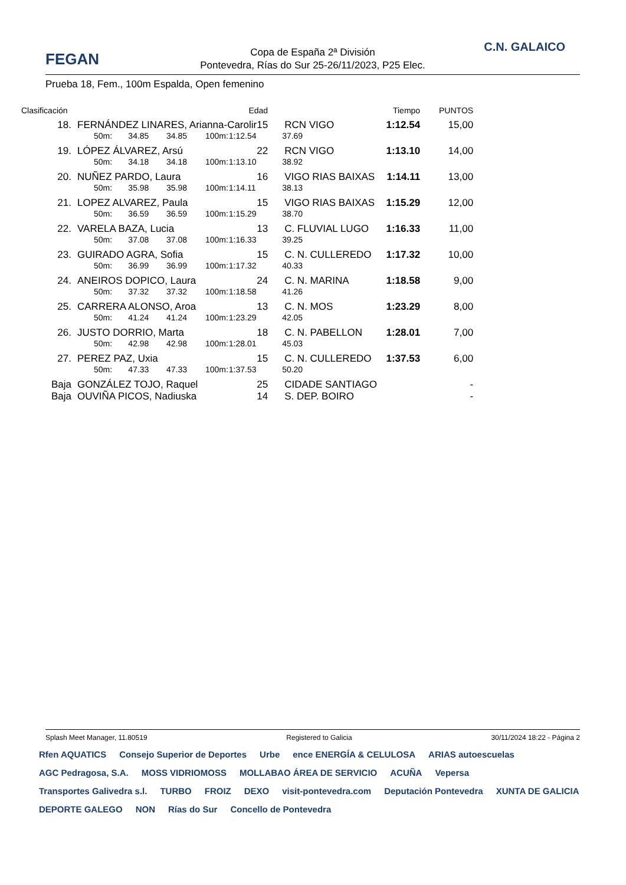FEGAN
C.N. GALAICO
Copa de España 2ª División
Pontevedra, Rías do Sur 25-26/11/2023, P25 Elec.
Prueba 18, Fem., 100m Espalda, Open femenino
| Clasificación | | Edad | | | | | Tiempo | PUNTOS |
| --- | --- | --- | --- | --- | --- | --- | --- | --- |
| 18. | FERNÁNDEZ LINARES, Arianna-Carolir | | | | 15 | RCN VIGO | 1:12.54 | 15,00 |
| | 50m: 34.85 | 34.85 | 100m: | 1:12.54 | | 37.69 | | |
| 19. | LÓPEZ ÁLVAREZ, Arsú | | | | 22 | RCN VIGO | 1:13.10 | 14,00 |
| | 50m: 34.18 | 34.18 | 100m: | 1:13.10 | | 38.92 | | |
| 20. | NUÑEZ PARDO, Laura | | | | 16 | VIGO RIAS BAIXAS | 1:14.11 | 13,00 |
| | 50m: 35.98 | 35.98 | 100m: | 1:14.11 | | 38.13 | | |
| 21. | LOPEZ ALVAREZ, Paula | | | | 15 | VIGO RIAS BAIXAS | 1:15.29 | 12,00 |
| | 50m: 36.59 | 36.59 | 100m: | 1:15.29 | | 38.70 | | |
| 22. | VARELA BAZA, Lucia | | | | 13 | C. FLUVIAL LUGO | 1:16.33 | 11,00 |
| | 50m: 37.08 | 37.08 | 100m: | 1:16.33 | | 39.25 | | |
| 23. | GUIRADO AGRA, Sofia | | | | 15 | C. N. CULLEREDO | 1:17.32 | 10,00 |
| | 50m: 36.99 | 36.99 | 100m: | 1:17.32 | | 40.33 | | |
| 24. | ANEIROS DOPICO, Laura | | | | 24 | C. N. MARINA | 1:18.58 | 9,00 |
| | 50m: 37.32 | 37.32 | 100m: | 1:18.58 | | 41.26 | | |
| 25. | CARRERA ALONSO, Aroa | | | | 13 | C. N. MOS | 1:23.29 | 8,00 |
| | 50m: 41.24 | 41.24 | 100m: | 1:23.29 | | 42.05 | | |
| 26. | JUSTO DORRIO, Marta | | | | 18 | C. N. PABELLON | 1:28.01 | 7,00 |
| | 50m: 42.98 | 42.98 | 100m: | 1:28.01 | | 45.03 | | |
| 27. | PEREZ PAZ, Uxia | | | | 15 | C. N. CULLEREDO | 1:37.53 | 6,00 |
| | 50m: 47.33 | 47.33 | 100m: | 1:37.53 | | 50.20 | | |
| Baja | GONZÁLEZ TOJO, Raquel | | | | 25 | CIDADE SANTIAGO | | - |
| Baja | OUVIÑA PICOS, Nadiuska | | | | 14 | S. DEP. BOIRO | | - |
Splash Meet Manager, 11.80519 Registered to Galicia 30/11/2024 18:22 - Página 2
Rfen AQUATICS Consejo Superior de Deportes Urbe ence ENERGÍA & CELULOSA ARIAS autoescuelas AGC Pedragosa, S.A. MOSS VIDRIOMOSS MOLLABAO ÁREA DE SERVICIO ACUÑA Vepersa Transportes Galivedra s.l. TURBO FROIZ DEXO visit-pontevedra.com Deputación Pontevedra XUNTA DE GALICIA DEPORTE GALEGO NON Rías do Sur Concello de Pontevedra